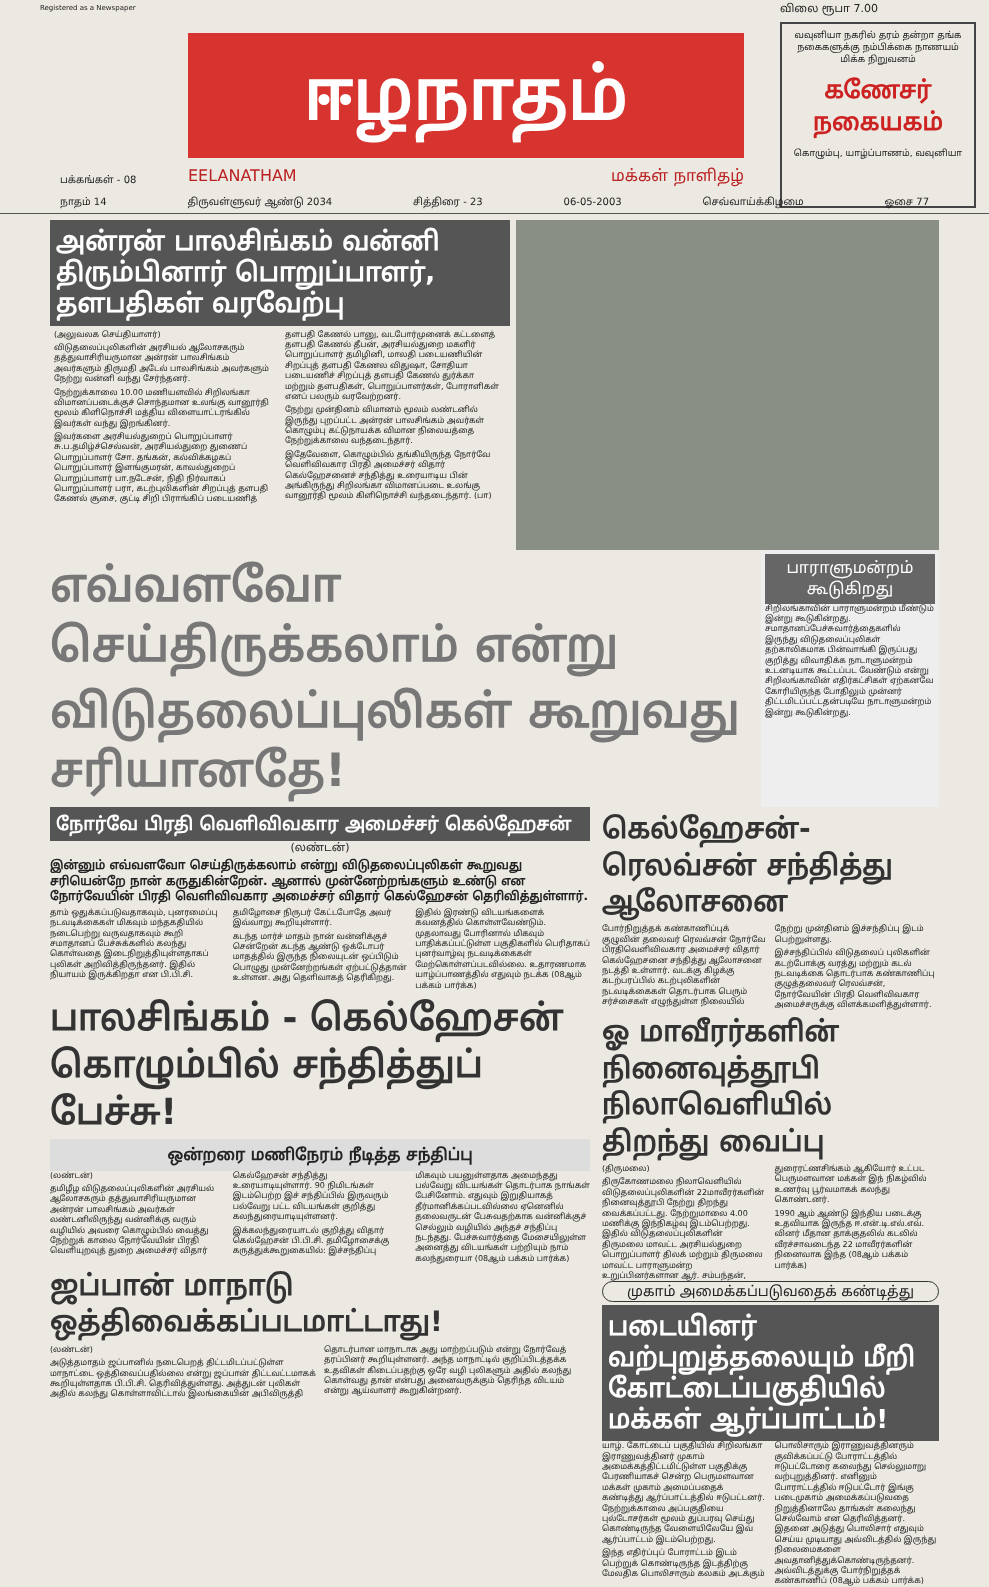Registered as a Newspaper
ஈழநாதம்
EELANATHAM மக்கள் நாளிதழ்
பக்கங்கள் - 08
விலை ரூபா 7.00
வவுனியா நகரில் தரம் தன்றா தங்க நகைகளுக்கு நம்பிக்கை நாணயம் மிக்க நிறுவனம்
கணேசர் நகையகம்
கொழும்பு, யாழ்ப்பாணம், வவுனியா
நாதம் 14 திருவள்ளுவர் ஆண்டு 2034 சித்திரை - 23 06-05-2003 செவ்வாய்க்கிழமை ஓசை 77
அன்ரன் பாலசிங்கம் வன்னி திரும்பினார் பொறுப்பாளர், தளபதிகள் வரவேற்பு
(அலுவலக செய்தியாளர்)
விடுதலைப்புலிகளின் அரசியல் ஆலோசகரும் தத்துவாசிரியருமான அன்ரன் பாலசிங்கம் அவர்களும் திருமதி அடேல் பாலசிங்கம் அவர்களும் நேற்று வன்னி வந்து சேர்ந்தனர்.
நேற்றுக்காலை 10.00 மணியளவில் சிறிலங்கா விமானப்படைக்குச் சொந்தமான உலங்கு வானூர்தி மூலம் கிளிநொச்சி மத்திய விளையாட்டரங்கில் இவர்கள் வந்து இறங்கினர்.
இவர்களை அரசியல்துறைப் பொறுப்பாளர் சு.ப.தமிழ்ச்செல்வன், அரசியல்துறை துணைப் பொறுப்பாளர் சோ. தங்கன், கல்விக்கழகப் பொறுப்பாளர் இளங்குமரன், காவல்துறைப் பொறுப்பாளர் பா.நடேசன், நிதி நிர்வாகப் பொறுப்பாளர் பரா, கடற்புலிகளின் சிறப்புத் தளபதி கேணல் சூசை, குட்டி சிறி பிராங்கிப் படையணித் தளபதி கேணல் பானு, வடபோர்முனைக் கட்டளைத் தளபதி கேணல் தீபன், அரசியல்துறை மகளிர் பொறுப்பாளர் தமிழினி, மாலதி படையணியின் சிறப்புத் தளபதி கேணல விதுஷா, சோதியா படையணிச் சிறப்புத் தளபதி கேணல் துர்க்கா மற்றும் தளபதிகள், பொறுப்பாளர்கள், போராளிகள் எனப் பலரும் வரவேற்றனர்.
நேற்று முன்தினம் விமானம் மூலம் லண்டனில் இருந்து புறப்பட்ட அன்ரன் பாலசிங்கம் அவர்கள் கொழும்பு கட்டுநாயக்க விமான நிலையத்தை நேற்றுக்காலை வந்தடைந்தார்.
இதேவேளை, கொழும்பில் தங்கியிருந்த நோர்வே வெளிவிவகார பிரதி அமைச்சர் விதார் கெல்ஹேசனைச் சந்தித்து உரையாடிய பின் அங்கிருந்து சிறிலங்கா விமானப்படை உலங்கு வானூர்தி மூலம் கிளிநொச்சி வந்தடைந்தார். (பா)
எவ்வளவோ செய்திருக்கலாம் என்று
விடுதலைப்புலிகள் கூறுவது சரியானதே!
பாராளுமன்றம் கூடுகிறது
சிறிலங்காவின் பாராளுமன்றம் மீண்டும் இன்று கூடுகின்றது. சமாதானப்பேச்சுவார்த்தைகளில் இருந்து விடுதலைப்புலிகள் தற்காலிகமாக பின்வாங்கி இருப்பது குறித்து விவாதிக்க நாடாளுமன்றம் உடனடியாக கூட்டப்பட வேண்டும் என்று சிறிலங்காவின் எதிர்கட்சிகள் ஏற்கனவே கோரியிருந்த போதிலும் முன்னர் திட்டமிடப்பட்டதன்படியே நாடாளுமன்றம் இன்று கூடுகின்றது.
நோர்வே பிரதி வெளிவிவகார அமைச்சர் கெல்ஹேசன்
(லண்டன்)
இன்னும் எவ்வளவோ செய்திருக்கலாம் என்று விடுதலைப்புலிகள் கூறுவது சரியென்றே நான் கருதுகின்றேன். ஆனால் முன்னேற்றங்களும் உண்டு என நோர்வேயின் பிரதி வெளிவிவகார அமைச்சர் விதார் கெல்ஹேசன் தெரிவித்துள்ளார்.
தாம் ஒதுக்கப்படுவதாகவும், புனரமைப்பு நடவடிக்கைகள் மிகவும் மந்தகதியில் நடைபெற்று வருவதாகவும் கூறி சமாதானப் பேச்சுக்களில் கலந்து கொள்வதை இடைநிறுத்தியுள்ளதாகப் புலிகள் அறிவித்திருந்தனர். இதில் நியாயம் இருக்கிறதா என பி.பி.சி. தமிழோசை நிருபர் கேட்டபோதே அவர் இவ்வாறு கூறியுள்ளார்.
கடந்த மார்ச் மாதம் நான் வன்னிக்குச் சென்றேன் கடந்த ஆண்டு ஒக்டோபர் மாதத்தில் இருந்த நிலையுடன் ஒப்பிடும் பொழுது முன்னேற்றங்கள் ஏற்பட்டுத்தான் உள்ளன. அது தெளிவாகத் தெரிகிறது. இதில் இரண்டு விடயங்களைக் கவனத்தில் கொள்ளவேண்டும். முதலாவது போரினால் மிகவும் பாதிக்கப்பட்டுள்ள பகுதிகளில் பெரிதாகப் புனர்வாழ்வு நடவடிக்கைகள் மேற்கொள்ளப்படவில்லை. உதாரணமாக யாழ்ப்பாணத்தில் எதுவும் நடக்க (08ஆம் பக்கம் பார்க்க)
பாலசிங்கம் - கெல்ஹேசன் கொழும்பில் சந்தித்துப் பேச்சு!
ஒன்றரை மணிநேரம் நீடித்த சந்திப்பு
(லண்டன்)
தமிழீழ விடுதலைப்புலிகளின் அரசியல் ஆலோசகரும் தத்துவாசிரியருமான அன்ரன் பாலசிங்கம் அவர்கள் லண்டனிலிருந்து வன்னிக்கு வரும் வழியில் அவரை கொழும்பில் வைத்து நேற்றுக் காலை நோர்வேயின் பிரதி வெளியுறவுத் துறை அமைச்சர் விதார் கெல்ஹேசன் சந்தித்து உரையாடியுள்ளார். 90 நிமிடங்கள் இடம்பெற்ற இச் சந்திப்பில் இருவரும் பல்வேறு பட்ட விடயங்கள் குறித்து கலந்துரையாடியுள்ளனர்.
இக்கலந்துரையாடல் குறித்து விதார் கெல்ஹேசன் பி.பி.சி. தமிழோசைக்கு கருத்துக்கூறுகையில்: இச்சந்திப்பு மிகவும் பயனுள்ளதாக அமைந்தது பல்வேறு விடயங்கள் தொடர்பாக நாங்கள் பேசினோம். எதுவும் இறுதியாகத் தீர்மானிக்கப்படவில்லை ஏனெனில் தலைவருடன் பேசுவதற்காக வன்னிக்குச் செல்லும் வழியில் அந்தச் சந்திப்பு நடந்தது. பேச்சுவார்த்தை மேசையிலுள்ள அனைத்து விடயங்கள் பற்றியும் நாம் கலந்துரையா (08ஆம் பக்கம் பார்க்க)
ஜப்பான் மாநாடு ஒத்திவைக்கப்படமாட்டாது!
(லண்டன்)
அடுத்தமாதம் ஜப்பானில் நடைபெறத் திட்டமிடப்பட்டுள்ள மாநாட்டை ஒத்திவைப்பதில்லை என்று ஜப்பான் திட்டவட்டமாகக் கூறியுள்ளதாக பி.பி.சி. தெரிவித்துள்ளது. அத்துடன் புலிகள் அதில் கலந்து கொள்ளாவிட்டால் இலங்கையின் அபிவிருத்தி தொடர்பான மாநாடாக அது மாற்றப்படும் என்று நோர்வேத் தரப்பினர் கூறியுள்ளனர். அந்த மாநாட்டில் குறிப்பிடத்தக்க உதவிகள் கிடைப்பதற்கு ஒரே வழி புலிகளும் அதில் கலந்து கொள்வது தான் என்பது அனைவருக்கும் தெரிந்த விடயம் என்று ஆய்வாளர் கூறுகின்றனர்.
கெல்ஹேசன்-ரெலவ்சன் சந்தித்து ஆலோசனை
போர்நிறுத்தக் கண்காணிப்புக் குழுவின் தலைவர் ரெலவ்சன் நோர்வே பிரதிவெளிவிவகார அமைச்சர் விதார் கெல்ஹேசனை சந்தித்து ஆலோசனை நடத்தி உள்ளார். வடக்கு கிழக்கு கடற்பரப்பில் கடற்புலிகளின் நடவடிக்கைகள் தொடர்பாக பெரும் சர்ச்சைகள் எழுந்துள்ள நிலையில் நேற்று முன்தினம் இச்சந்திப்பு இடம் பெற்றுள்ளது.
இச்சந்திப்பில் விடுதலைப் புலிகளின் கடற்போக்கு வரத்து மற்றும் கடல் நடவடிக்கை தொடர்பாக கண்காணிப்பு குழுத்தலைவர் ரெலவ்சன், நோர்வேயின் பிரதி வெளிவிவகார அமைச்சருக்கு விளக்கமளித்துள்ளார்.
ஓ மாவீரர்களின் நினைவுத்தூபி நிலாவெளியில் திறந்து வைப்பு
(திருமலை)
திருகோணமலை நிலாவெளியில் விடுதலைப்புலிகளின் 22மாவீரர்களின் நினைவுத்தூபி நேற்று திறந்து வைக்கப்பட்டது. நேற்றுமாலை 4.00 மணிக்கு இந்நிகழ்வு இடம்பெற்றது. இதில் விடுதலைப்புலிகளின் திருமலை மாவட்ட அரசியல்துறை பொறுப்பாளர் திலக் மற்றும் திருமலை மாவட்ட பாராளுமன்ற உறுப்பினர்களான ஆர். சம்பந்தன், துரைரட்ணசிங்கம் ஆகியோர் உட்பட பெருமளவான மக்கள் இந் நிகழ்வில் உணர்வு பூர்வமாகக் கலந்து கொண்டனர்.
1990 ஆம் ஆண்டு இந்திய படைக்கு உதவியாக இருந்த ஈ.என்.டி.எல்.எவ். வினர் மீதான தாக்குதலில் கடலில் வீரச்சாவடைந்த 22 மாவீரர்களின் நினைவாக இந்த (08ஆம் பக்கம் பார்க்க)
முகாம் அமைக்கப்படுவதைக் கண்டித்து
படையினர் வற்புறுத்தலையும் மீறி கோட்டைப்பகுதியில் மக்கள் ஆர்ப்பாட்டம்!
யாழ். கோட்டைப் பகுதியில் சிறிலங்கா இராணுவத்தினர் முகாம் அமைக்கத்திட்டமிட்டுள்ள பகுதிக்கு பேரணியாகச் சென்ற பெருமளவான மக்கள் முகாம் அமைப்பதைக் கண்டித்து ஆர்ப்பாட்டத்தில் ஈடுபட்டனர். நேற்றுக்காலை அப்பகுதியை புல்டோசர்கள் மூலம் துப்பரவு செய்து கொண்டிருந்த வேளையிலேயே இவ் ஆர்ப்பாட்டம் இடம்பெற்றது.
இந்த எதிர்ப்புப் போராட்டம் இடம் பெற்றுக் கொண்டிருந்த இடத்திற்கு மேலதிக பொலிசாரும் கலகம் அடக்கும் பொலிசாரும் இராணுவத்தினரும் குவிக்கப்பட்டு போராட்டத்தில் ஈடுபட்டோரை கலைந்து செல்லுமாறு வற்புறுத்தினர். எனினும் போராட்டத்தில் ஈடுபட்டோர் இங்கு படைமுகாம் அமைக்கப்படுவதை நிறுத்தினாலே தாங்கள் கலைந்து செல்வோம் என தெரிவித்தனர். இதனை அடுத்து பொலிசார் எதுவும் செய்ய முடியாது அவ்விடத்தில் இருந்து நிலைமைகளை அவதானித்துக்கொண்டிருந்தனர். அவ்விடத்துக்கு போர்நிறுத்தக் கண்காணிப் (08ஆம் பக்கம் பார்க்க)